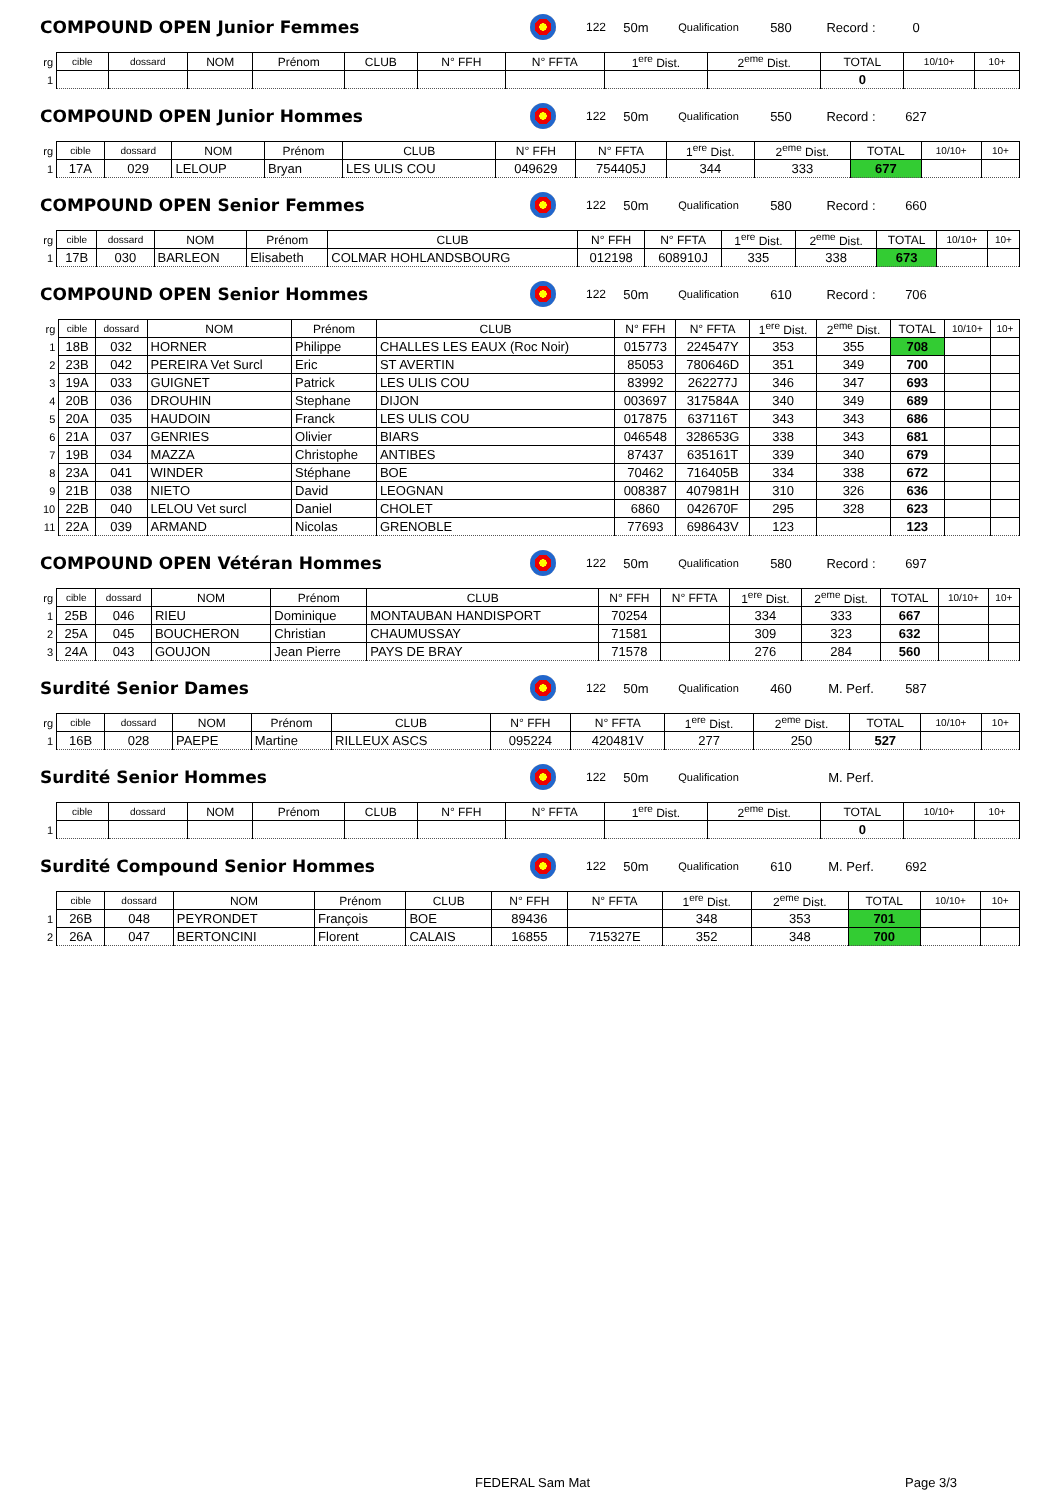COMPOUND OPEN Junior Femmes 122 50m Qualification 580 Record : 0
| rg | cible | dossard | NOM | Prénom | CLUB | N° FFH | N° FFTA | 1<sup>ere</sup> Dist. | 2<sup>eme</sup> Dist. | TOTAL | 10/10+ | 10+ |
| --- | --- | --- | --- | --- | --- | --- | --- | --- | --- | --- | --- | --- |
| 1 | | | | | | | | | | 0 | | |
COMPOUND OPEN Junior Hommes 122 50m Qualification 550 Record : 627
| rg | cible | dossard | NOM | Prénom | CLUB | N° FFH | N° FFTA | 1<sup>ere</sup> Dist. | 2<sup>eme</sup> Dist. | TOTAL | 10/10+ | 10+ |
| --- | --- | --- | --- | --- | --- | --- | --- | --- | --- | --- | --- | --- |
| 1 | 17A | 029 | LELOUP | Bryan | LES ULIS COU | 049629 | 754405J | 344 | 333 | 677 | | |
COMPOUND OPEN Senior Femmes 122 50m Qualification 580 Record : 660
| rg | cible | dossard | NOM | Prénom | CLUB | N° FFH | N° FFTA | 1<sup>ere</sup> Dist. | 2<sup>eme</sup> Dist. | TOTAL | 10/10+ | 10+ |
| --- | --- | --- | --- | --- | --- | --- | --- | --- | --- | --- | --- | --- |
| 1 | 17B | 030 | BARLEON | Elisabeth | COLMAR HOHLANDSBOURG | 012198 | 608910J | 335 | 338 | 673 | | |
COMPOUND OPEN Senior Hommes 122 50m Qualification 610 Record : 706
| rg | cible | dossard | NOM | Prénom | CLUB | N° FFH | N° FFTA | 1<sup>ere</sup> Dist. | 2<sup>eme</sup> Dist. | TOTAL | 10/10+ | 10+ |
| --- | --- | --- | --- | --- | --- | --- | --- | --- | --- | --- | --- | --- |
| 1 | 18B | 032 | HORNER | Philippe | CHALLES LES EAUX (Roc Noir) | 015773 | 224547Y | 353 | 355 | 708 | | |
| 2 | 23B | 042 | PEREIRA Vet Surcl | Eric | ST AVERTIN | 85053 | 780646D | 351 | 349 | 700 | | |
| 3 | 19A | 033 | GUIGNET | Patrick | LES ULIS COU | 83992 | 262277J | 346 | 347 | 693 | | |
| 4 | 20B | 036 | DROUHIN | Stephane | DIJON | 003697 | 317584A | 340 | 349 | 689 | | |
| 5 | 20A | 035 | HAUDOIN | Franck | LES ULIS COU | 017875 | 637116T | 343 | 343 | 686 | | |
| 6 | 21A | 037 | GENRIES | Olivier | BIARS | 046548 | 328653G | 338 | 343 | 681 | | |
| 7 | 19B | 034 | MAZZA | Christophe | ANTIBES | 87437 | 635161T | 339 | 340 | 679 | | |
| 8 | 23A | 041 | WINDER | Stéphane | BOE | 70462 | 716405B | 334 | 338 | 672 | | |
| 9 | 21B | 038 | NIETO | David | LEOGNAN | 008387 | 407981H | 310 | 326 | 636 | | |
| 10 | 22B | 040 | LELOU Vet surcl | Daniel | CHOLET | 6860 | 042670F | 295 | 328 | 623 | | |
| 11 | 22A | 039 | ARMAND | Nicolas | GRENOBLE | 77693 | 698643V | 123 | | 123 | | |
COMPOUND OPEN Vétéran Hommes 122 50m Qualification 580 Record : 697
| rg | cible | dossard | NOM | Prénom | CLUB | N° FFH | N° FFTA | 1<sup>ere</sup> Dist. | 2<sup>eme</sup> Dist. | TOTAL | 10/10+ | 10+ |
| --- | --- | --- | --- | --- | --- | --- | --- | --- | --- | --- | --- | --- |
| 1 | 25B | 046 | RIEU | Dominique | MONTAUBAN HANDISPORT | 70254 | | 334 | 333 | 667 | | |
| 2 | 25A | 045 | BOUCHERON | Christian | CHAUMUSSAY | 71581 | | 309 | 323 | 632 | | |
| 3 | 24A | 043 | GOUJON | Jean Pierre | PAYS DE BRAY | 71578 | | 276 | 284 | 560 | | |
Surdité Senior Dames 122 50m Qualification 460 M. Perf. 587
| rg | cible | dossard | NOM | Prénom | CLUB | N° FFH | N° FFTA | 1<sup>ere</sup> Dist. | 2<sup>eme</sup> Dist. | TOTAL | 10/10+ | 10+ |
| --- | --- | --- | --- | --- | --- | --- | --- | --- | --- | --- | --- | --- |
| 1 | 16B | 028 | PAEPE | Martine | RILLEUX ASCS | 095224 | 420481V | 277 | 250 | 527 | | |
Surdité Senior Hommes 122 50m Qualification M. Perf.
| | cible | dossard | NOM | Prénom | CLUB | N° FFH | N° FFTA | 1<sup>ere</sup> Dist. | 2<sup>eme</sup> Dist. | TOTAL | 10/10+ | 10+ |
| --- | --- | --- | --- | --- | --- | --- | --- | --- | --- | --- | --- | --- |
| 1 | | | | | | | | | | 0 | | |
Surdité Compound Senior Hommes 122 50m Qualification 610 M. Perf. 692
| | cible | dossard | NOM | Prénom | CLUB | N° FFH | N° FFTA | 1<sup>ere</sup> Dist. | 2<sup>eme</sup> Dist. | TOTAL | 10/10+ | 10+ |
| --- | --- | --- | --- | --- | --- | --- | --- | --- | --- | --- | --- | --- |
| 1 | 26B | 048 | PEYRONDET | François | BOE | 89436 | | 348 | 353 | 701 | | |
| 2 | 26A | 047 | BERTONCINI | Florent | CALAIS | 16855 | 715327E | 352 | 348 | 700 | | |
FEDERAL Sam Mat Page 3/3